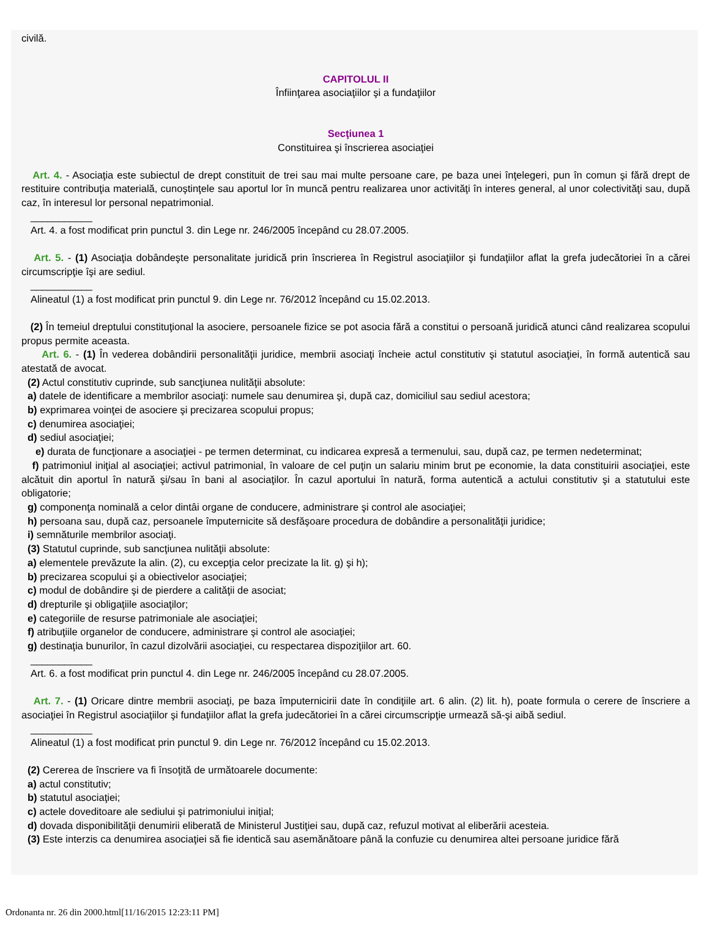civilă.
CAPITOLUL II
Înfiinţarea asociaţiilor şi a fundaţiilor
Secţiunea 1
Constituirea şi înscrierea asociaţiei
Art. 4. - Asociaţia este subiectul de drept constituit de trei sau mai multe persoane care, pe baza unei înţelegeri, pun în comun şi fără drept de restituire contribuţia materială, cunoştinţele sau aportul lor în muncă pentru realizarea unor activităţi în interes general, al unor colectivităţi sau, după caz, în interesul lor personal nepatrimonial.
___________
Art. 4. a fost modificat prin punctul 3. din Lege nr. 246/2005 începând cu 28.07.2005.
Art. 5. - (1) Asociaţia dobândeşte personalitate juridică prin înscrierea în Registrul asociaţiilor şi fundaţiilor aflat la grefa judecătoriei în a cărei circumscripţie îşi are sediul.
___________
Alineatul (1) a fost modificat prin punctul 9. din Lege nr. 76/2012 începând cu 15.02.2013.
(2) În temeiul dreptului constituţional la asociere, persoanele fizice se pot asocia fără a constitui o persoană juridică atunci când realizarea scopului propus permite aceasta.
Art. 6. - (1) În vederea dobândirii personalităţii juridice, membrii asociaţi încheie actul constitutiv şi statutul asociaţiei, în formă autentică sau atestată de avocat.
(2) Actul constitutiv cuprinde, sub sancţiunea nulităţii absolute:
a) datele de identificare a membrilor asociaţi: numele sau denumirea şi, după caz, domiciliul sau sediul acestora;
b) exprimarea voinţei de asociere şi precizarea scopului propus;
c) denumirea asociaţiei;
d) sediul asociaţiei;
e) durata de funcţionare a asociaţiei - pe termen determinat, cu indicarea expresă a termenului, sau, după caz, pe termen nedeterminat;
f) patrimoniul iniţial al asociaţiei; activul patrimonial, în valoare de cel puţin un salariu minim brut pe economie, la data constituirii asociaţiei, este alcătuit din aportul în natură şi/sau în bani al asociaţilor. În cazul aportului în natură, forma autentică a actului constitutiv şi a statutului este obligatorie;
g) componenţa nominală a celor dintâi organe de conducere, administrare şi control ale asociaţiei;
h) persoana sau, după caz, persoanele împuternicite să desfăşoare procedura de dobândire a personalităţii juridice;
i) semnăturile membrilor asociaţi.
(3) Statutul cuprinde, sub sancţiunea nulităţii absolute:
a) elementele prevăzute la alin. (2), cu excepţia celor precizate la lit. g) şi h);
b) precizarea scopului şi a obiectivelor asociaţiei;
c) modul de dobândire şi de pierdere a calităţii de asociat;
d) drepturile şi obligaţiile asociaţilor;
e) categoriile de resurse patrimoniale ale asociaţiei;
f) atribuţiile organelor de conducere, administrare şi control ale asociaţiei;
g) destinaţia bunurilor, în cazul dizolvării asociaţiei, cu respectarea dispoziţiilor art. 60.
___________
Art. 6. a fost modificat prin punctul 4. din Lege nr. 246/2005 începând cu 28.07.2005.
Art. 7. - (1) Oricare dintre membrii asociaţi, pe baza împuternicirii date în condiţiile art. 6 alin. (2) lit. h), poate formula o cerere de înscriere a asociaţiei în Registrul asociaţiilor şi fundaţiilor aflat la grefa judecătoriei în a cărei circumscripţie urmează să-şi aibă sediul.
___________
Alineatul (1) a fost modificat prin punctul 9. din Lege nr. 76/2012 începând cu 15.02.2013.
(2) Cererea de înscriere va fi însoţită de următoarele documente:
a) actul constitutiv;
b) statutul asociaţiei;
c) actele doveditoare ale sediului şi patrimoniului iniţial;
d) dovada disponibilităţii denumirii eliberată de Ministerul Justiţiei sau, după caz, refuzul motivat al eliberării acesteia.
(3) Este interzis ca denumirea asociaţiei să fie identică sau asemănătoare până la confuzie cu denumirea altei persoane juridice fără
Ordonanta nr. 26 din 2000.html[11/16/2015 12:23:11 PM]